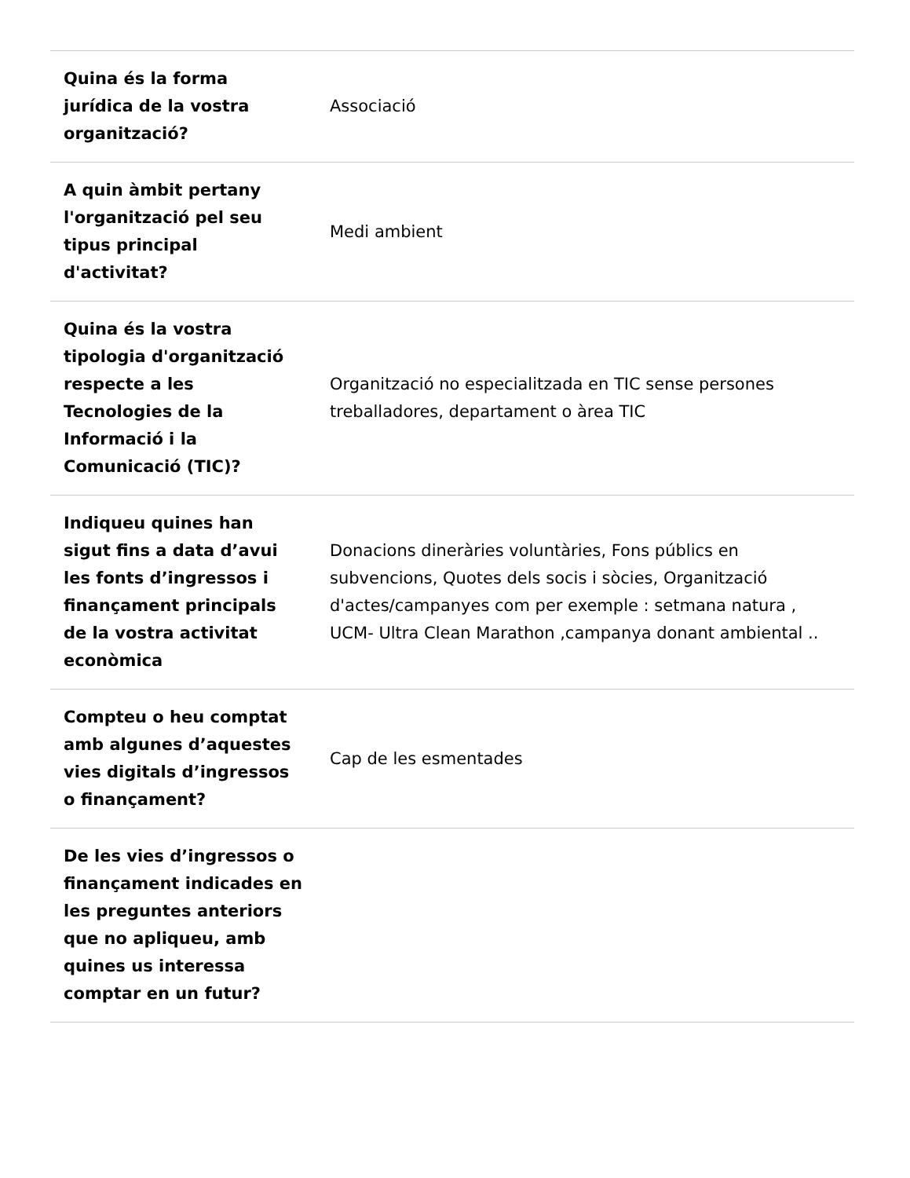| Quina és la forma jurídica de la vostra organització? | Associació |
| A quin àmbit pertany l'organització pel seu tipus principal d'activitat? | Medi ambient |
| Quina és la vostra tipologia d'organització respecte a les Tecnologies de la Informació i la Comunicació (TIC)? | Organització no especialitzada en TIC sense persones treballadores, departament o àrea TIC |
| Indiqueu quines han sigut fins a data d’avui les fonts d’ingressos i finançament principals de la vostra activitat econòmica | Donacions dineràries voluntàries, Fons públics en subvencions, Quotes dels socis i sòcies, Organització d'actes/campanyes com per exemple : setmana natura , UCM- Ultra Clean Marathon ,campanya donant ambiental .. |
| Compteu o heu comptat amb algunes d’aquestes vies digitals d’ingressos o finançament? | Cap de les esmentades |
| De les vies d’ingressos o finançament indicades en les preguntes anteriors que no apliqueu, amb quines us interessa comptar en un futur? | |